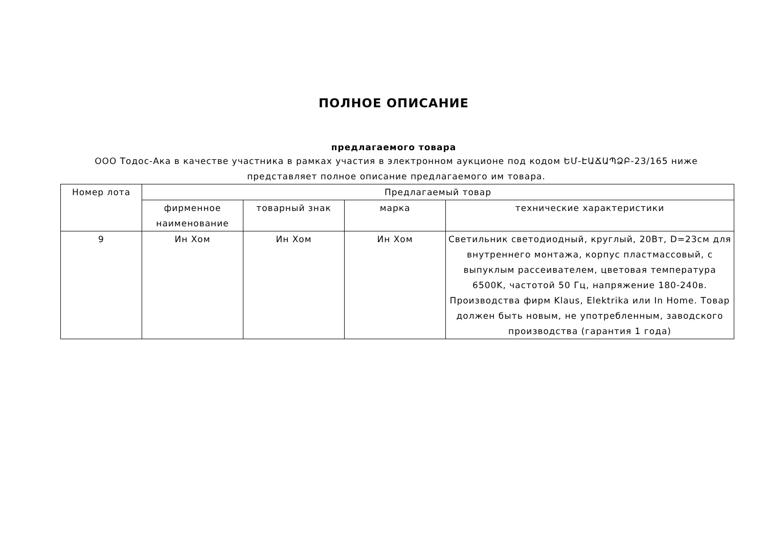ПОЛНОЕ ОПИСАНИЕ
предлагаемого товара
ООО Тодос-Ака в качестве участника в рамках участия в электронном аукционе под кодом ԵՄ-ԷԱՃԱՊՁԲ-23/165 ниже представляет полное описание предлагаемого им товара.
| Номер лота | Предлагаемый товар | | | |
| --- | --- | --- | --- | --- |
| | фирменное наименование | товарный знак | марка | технические характеристики |
| 9 | Ин Хом | Ин Хом | Ин Хом | Светильник светодиодный, круглый, 20Вт, D=23см для внутреннего монтажа, корпус пластмассовый, с выпуклым рассеивателем, цветовая температура 6500K, частотой 50 Гц, напряжение 180-240в. Производства фирм Klaus, Elektrika или In Home. Товар должен быть новым, не употребленным, заводского производства (гарантия 1 года) |